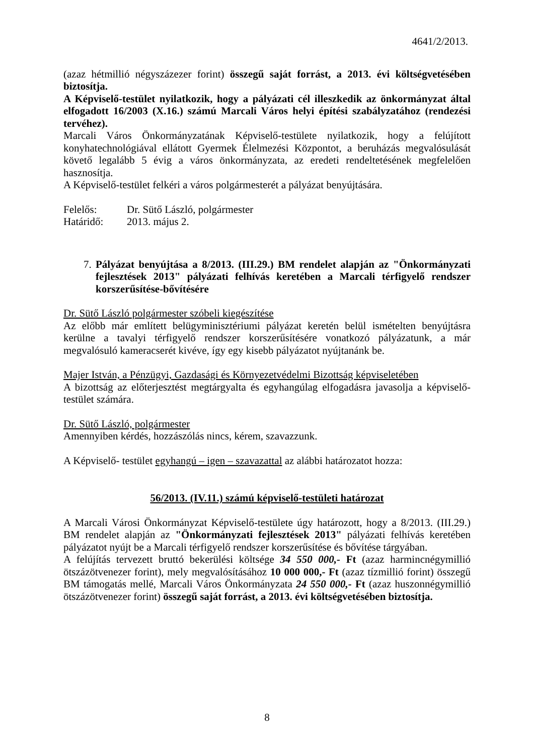4641/2/2013.
(azaz hétmillió négyszázezer forint) összegű saját forrást, a 2013. évi költségvetésében biztosítja.
A Képviselő-testület nyilatkozik, hogy a pályázati cél illeszkedik az önkormányzat által elfogadott 16/2003 (X.16.) számú Marcali Város helyi építési szabályzatához (rendezési tervéhez).
Marcali Város Önkormányzatának Képviselő-testülete nyilatkozik, hogy a felújított konyhatechnológiával ellátott Gyermek Élelmezési Központot, a beruházás megvalósulását követő legalább 5 évig a város önkormányzata, az eredeti rendeltetésének megfelelően hasznosítja.
A Képviselő-testület felkéri a város polgármesterét a pályázat benyújtására.
Felelős: Dr. Sütő László, polgármester
Határidő: 2013. május 2.
7. Pályázat benyújtása a 8/2013. (III.29.) BM rendelet alapján az "Önkormányzati fejlesztések 2013" pályázati felhívás keretében a Marcali térfigyelő rendszer korszerűsítése-bővítésére
Dr. Sütő László polgármester szóbeli kiegészítése
Az előbb már említett belügyminisztériumi pályázat keretén belül ismételten benyújtásra kerülne a tavalyi térfigyelő rendszer korszerűsítésére vonatkozó pályázatunk, a már megvalósuló kameracserét kivéve, így egy kisebb pályázatot nyújtanánk be.
Majer István, a Pénzügyi, Gazdasági és Környezetvédelmi Bizottság képviseletében
A bizottság az előterjesztést megtárgyalta és egyhangúlag elfogadásra javasolja a képviselő-testület számára.
Dr. Sütő László, polgármester
Amennyiben kérdés, hozzászólás nincs, kérem, szavazzunk.
A Képviselő- testület egyhangú – igen – szavazattal az alábbi határozatot hozza:
56/2013. (IV.11.) számú képviselő-testületi határozat
A Marcali Városi Önkormányzat Képviselő-testülete úgy határozott, hogy a 8/2013. (III.29.) BM rendelet alapján az "Önkormányzati fejlesztések 2013" pályázati felhívás keretében pályázatot nyújt be a Marcali térfigyelő rendszer korszerűsítése és bővítése tárgyában.
A felújítás tervezett bruttó bekerülési költsége 34 550 000,- Ft (azaz harmincnégymillió ötszázötvenezer forint), mely megvalósításához 10 000 000,- Ft (azaz tízmillió forint) összegű BM támogatás mellé, Marcali Város Önkormányzata 24 550 000,- Ft (azaz huszonnégymillió ötszázötvenezer forint) összegű saját forrást, a 2013. évi költségvetésében biztosítja.
8